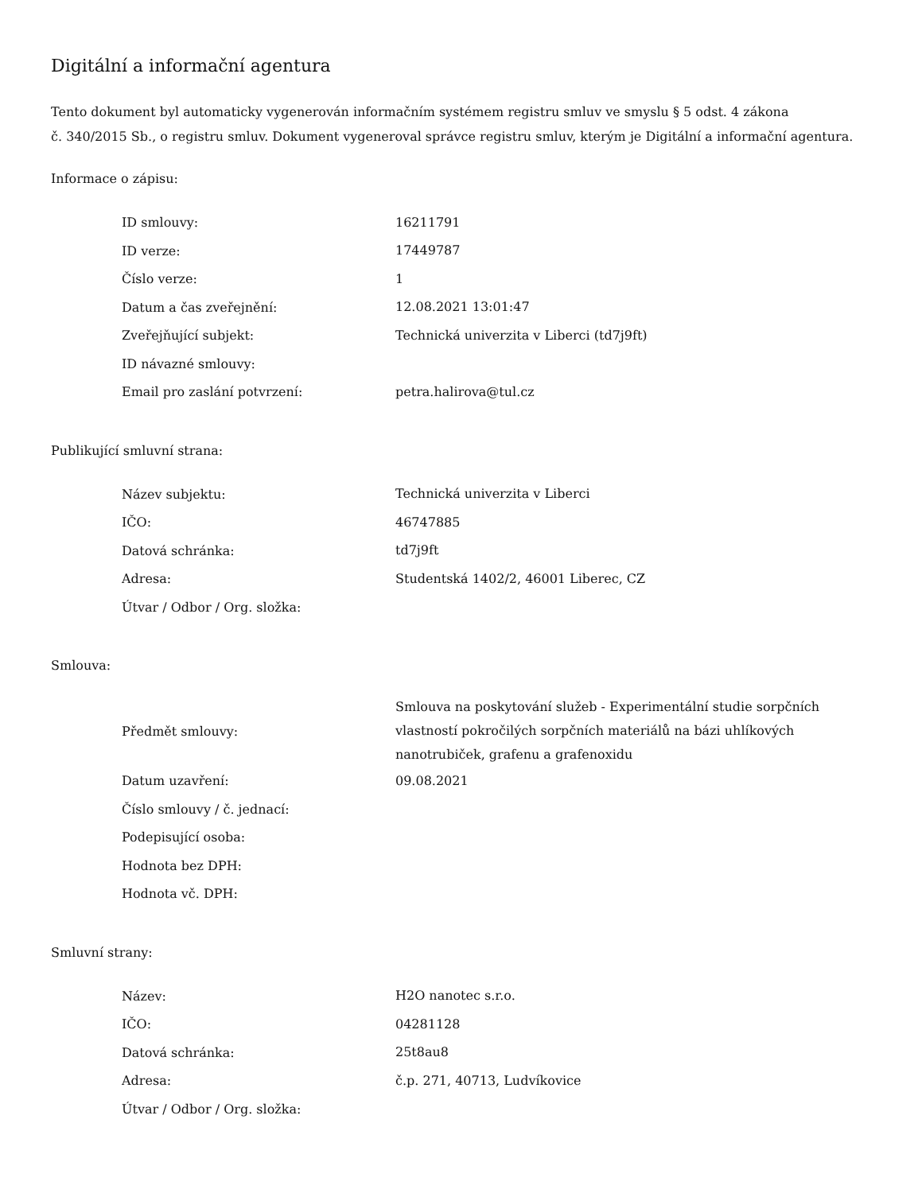Digitální a informační agentura
Tento dokument byl automaticky vygenerován informačním systémem registru smluv ve smyslu § 5 odst. 4 zákona
č. 340/2015 Sb., o registru smluv. Dokument vygeneroval správce registru smluv, kterým je Digitální a informační agentura.
Informace o zápisu:
| ID smlouvy: | 16211791 |
| ID verze: | 17449787 |
| Číslo verze: | 1 |
| Datum a čas zveřejnění: | 12.08.2021 13:01:47 |
| Zveřejňující subjekt: | Technická univerzita v Liberci (td7j9ft) |
| ID návazné smlouvy: | |
| Email pro zaslání potvrzení: | petra.halirova@tul.cz |
Publikující smluvní strana:
| Název subjektu: | Technická univerzita v Liberci |
| IČO: | 46747885 |
| Datová schránka: | td7j9ft |
| Adresa: | Studentská 1402/2, 46001 Liberec, CZ |
| Útvar / Odbor / Org. složka: | |
Smlouva:
| Předmět smlouvy: | Smlouva na poskytování služeb - Experimentální studie sorpčních vlastností pokročilých sorpčních materiálů na bázi uhlíkových nanotrubiček, grafenu a grafenoxidu |
| Datum uzavření: | 09.08.2021 |
| Číslo smlouvy / č. jednací: | |
| Podepisující osoba: | |
| Hodnota bez DPH: | |
| Hodnota vč. DPH: | |
Smluvní strany:
| Název: | H2O nanotec s.r.o. |
| IČO: | 04281128 |
| Datová schránka: | 25t8au8 |
| Adresa: | č.p. 271, 40713, Ludvíkovice |
| Útvar / Odbor / Org. složka: | |